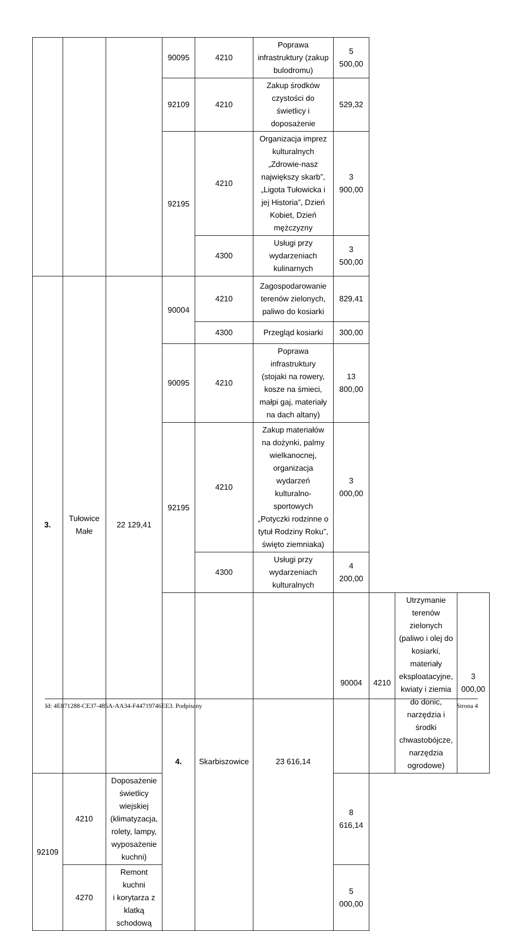| | | | 90095 | 4210 | Poprawa infrastruktury (zakup bulodromu) | 5 500,00 | | | |
| | | | 92109 | 4210 | Zakup środków czystości do świetlicy i doposażenie | 529,32 | | | |
| | | | 92195 | 4210 | Organizacja imprez kulturalnych „Zdrowie-nasz największy skarb”, „Ligota Tułowicka i jej Historia”, Dzień Kobiet, Dzień mężczyzny | 3 900,00 | | | |
| | | | | 4300 | Usługi przy wydarzeniach kulinarnych | 3 500,00 | | | |
| 3. | Tułowice Małe | 22 129,41 | 90004 | 4210 | Zagospodarowanie terenów zielonych, paliwo do kosiarki | 829,41 | | | |
| | | | | 4300 | Przegląd kosiarki | 300,00 | | | |
| | | | 90095 | 4210 | Poprawa infrastruktury (stojaki na rowery, kosze na śmieci, małpi gaj, materiały na dach altany) | 13 800,00 | | | |
| | | | 92195 | 4210 | Zakup materiałów na dożynki, palmy wielkanocnej, organizacja wydarzeń kulturalno-sportowych „Potyczki rodzinne o tytuł Rodziny Roku”, święto ziemniaka) | 3 000,00 | | | |
| | | | | 4300 | Usługi przy wydarzeniach kulturalnych | 4 200,00 | | | |
| | | | 4. | Skarbiszowice | 23 616,14 | 90004 | 4210 | Utrzymanie terenów zielonych (paliwo i olej do kosiarki, materiały eksploatacyjne, kwiaty i ziemia do donic, narzędzia i środki chwastobójcze, narzędzia ogrodowe) | 3 000,00 |
| 92109 | 4210 | Doposażenie świetlicy wiejskiej (klimatyzacja, rolety, lampy, wyposażenie kuchni) | | | | 8 616,14 | | | |
| | 4270 | Remont kuchni i korytarza z klatką schodową | | | | 5 000,00 | | | |
Id: 4E871288-CE37-485A-AA34-F44719746EE3. Podpisany Strona 4